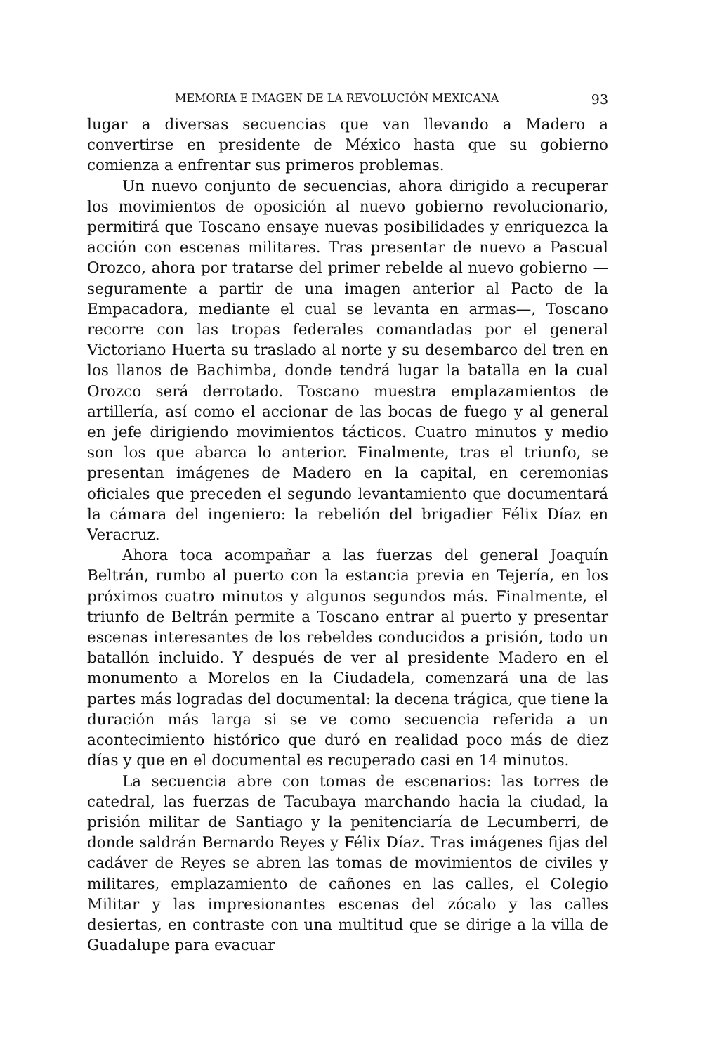MEMORIA E IMAGEN DE LA REVOLUCIÓN MEXICANA 93
lugar a diversas secuencias que van llevando a Madero a convertirse en presidente de México hasta que su gobierno comienza a enfrentar sus primeros problemas.
Un nuevo conjunto de secuencias, ahora dirigido a recuperar los movimientos de oposición al nuevo gobierno revolucionario, permitirá que Toscano ensaye nuevas posibilidades y enriquezca la acción con escenas militares. Tras presentar de nuevo a Pascual Orozco, ahora por tratarse del primer rebelde al nuevo gobierno —seguramente a partir de una imagen anterior al Pacto de la Empacadora, mediante el cual se levanta en armas—, Toscano recorre con las tropas federales comandadas por el general Victoriano Huerta su traslado al norte y su desembarco del tren en los llanos de Bachimba, donde tendrá lugar la batalla en la cual Orozco será derrotado. Toscano muestra emplazamientos de artillería, así como el accionar de las bocas de fuego y al general en jefe dirigiendo movimientos tácticos. Cuatro minutos y medio son los que abarca lo anterior. Finalmente, tras el triunfo, se presentan imágenes de Madero en la capital, en ceremonias oficiales que preceden el segundo levantamiento que documentará la cámara del ingeniero: la rebelión del brigadier Félix Díaz en Veracruz.
Ahora toca acompañar a las fuerzas del general Joaquín Beltrán, rumbo al puerto con la estancia previa en Tejería, en los próximos cuatro minutos y algunos segundos más. Finalmente, el triunfo de Beltrán permite a Toscano entrar al puerto y presentar escenas interesantes de los rebeldes conducidos a prisión, todo un batallón incluido. Y después de ver al presidente Madero en el monumento a Morelos en la Ciudadela, comenzará una de las partes más logradas del documental: la decena trágica, que tiene la duración más larga si se ve como secuencia referida a un acontecimiento histórico que duró en realidad poco más de diez días y que en el documental es recuperado casi en 14 minutos.
La secuencia abre con tomas de escenarios: las torres de catedral, las fuerzas de Tacubaya marchando hacia la ciudad, la prisión militar de Santiago y la penitenciaría de Lecumberri, de donde saldrán Bernardo Reyes y Félix Díaz. Tras imágenes fijas del cadáver de Reyes se abren las tomas de movimientos de civiles y militares, emplazamiento de cañones en las calles, el Colegio Militar y las impresionantes escenas del zócalo y las calles desiertas, en contraste con una multitud que se dirige a la villa de Guadalupe para evacuar